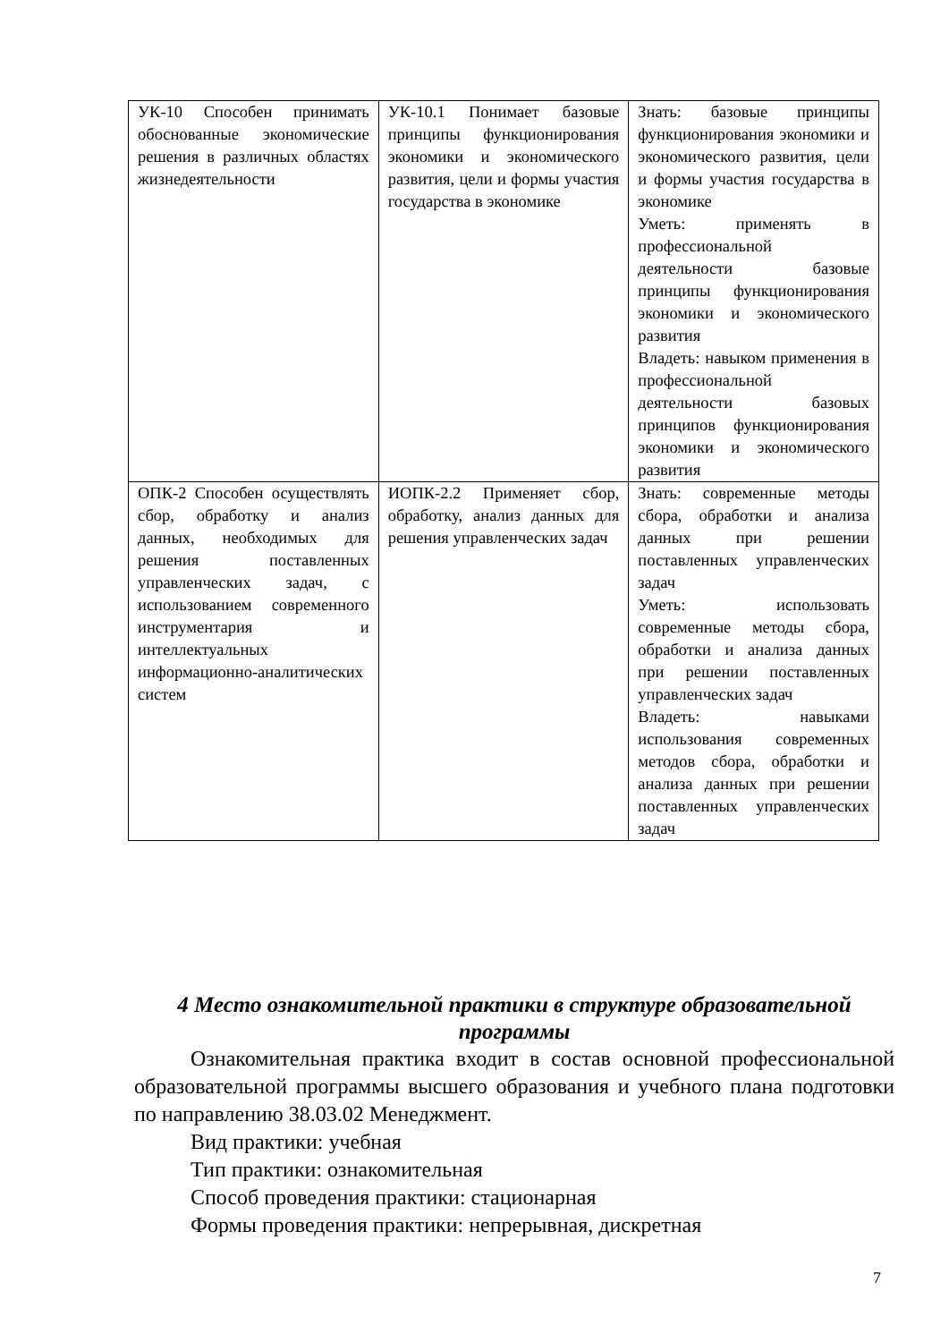| УК-10 Способен принимать обоснованные экономические решения в различных областях жизнедеятельности | УК-10.1 Понимает базовые принципы функционирования экономики и экономического развития, цели и формы участия государства в экономике | Знать: базовые принципы функционирования экономики и экономического развития, цели и формы участия государства в экономике Уметь: применять в профессиональной деятельности базовые принципы функционирования экономики и экономического развития Владеть: навыком применения в профессиональной деятельности базовых принципов функционирования экономики и экономического развития |
| ОПК-2 Способен осуществлять сбор, обработку и анализ данных, необходимых для решения поставленных управленческих задач, с использованием современного инструментария и интеллектуальных информационно-аналитических систем | ИОПК-2.2 Применяет сбор, обработку, анализ данных для решения управленческих задач | Знать: современные методы сбора, обработки и анализа данных при решении поставленных управленческих задач Уметь: использовать современные методы сбора, обработки и анализа данных при решении поставленных управленческих задач Владеть: навыками использования современных методов сбора, обработки и анализа данных при решении поставленных управленческих задач |
4 Место ознакомительной практики в структуре образовательной программы
Ознакомительная практика входит в состав основной профессиональной образовательной программы высшего образования и учебного плана подготовки по направлению 38.03.02 Менеджмент.
Вид практики: учебная
Тип практики: ознакомительная
Способ проведения практики: стационарная
Формы проведения практики: непрерывная, дискретная
7